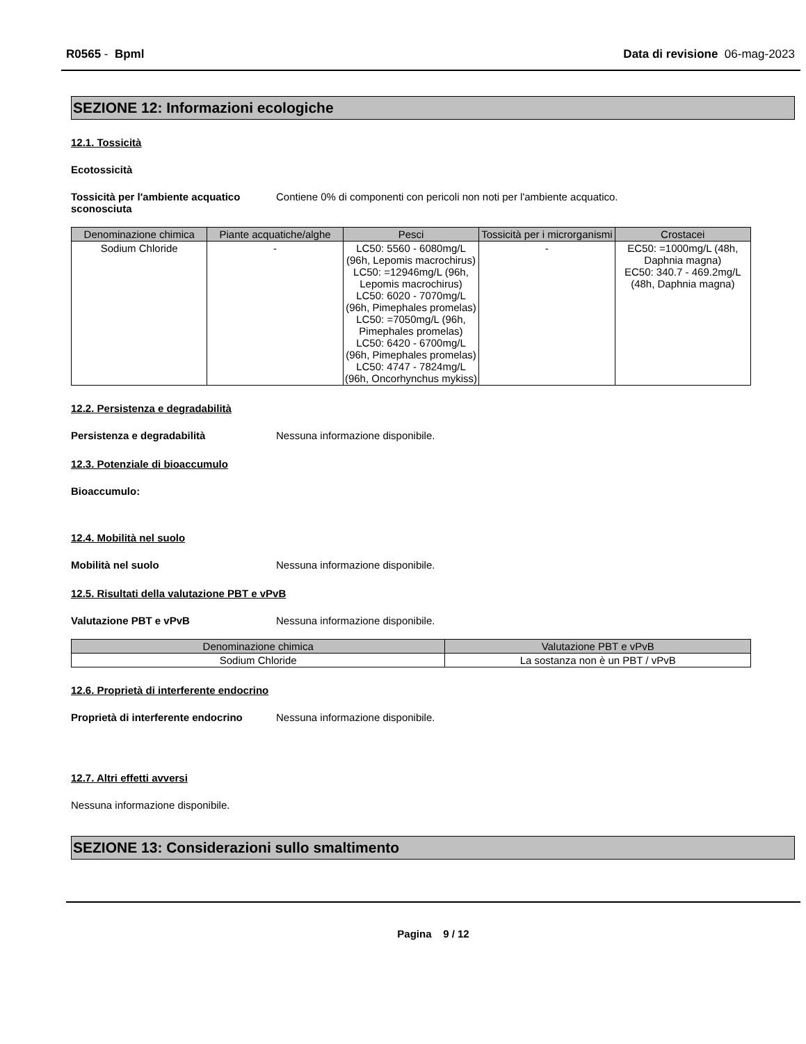R0565 - Bpml Data di revisione 06-mag-2023
SEZIONE 12: Informazioni ecologiche
12.1. Tossicità
Ecotossicità
Tossicità per l'ambiente acquatico sconosciuta
Contiene 0% di componenti con pericoli non noti per l'ambiente acquatico.
| Denominazione chimica | Piante acquatiche/alghe | Pesci | Tossicità per i microrganismi | Crostacei |
| --- | --- | --- | --- | --- |
| Sodium Chloride | - | LC50: 5560 - 6080mg/L (96h, Lepomis macrochirus) LC50: =12946mg/L (96h, Lepomis macrochirus) LC50: 6020 - 7070mg/L (96h, Pimephales promelas) LC50: =7050mg/L (96h, Pimephales promelas) LC50: 6420 - 6700mg/L (96h, Pimephales promelas) LC50: 4747 - 7824mg/L (96h, Oncorhynchus mykiss) | - | EC50: =1000mg/L (48h, Daphnia magna) EC50: 340.7 - 469.2mg/L (48h, Daphnia magna) |
12.2. Persistenza e degradabilità
Persistenza e degradabilità Nessuna informazione disponibile.
12.3. Potenziale di bioaccumulo
Bioaccumulo:
12.4. Mobilità nel suolo
Mobilità nel suolo Nessuna informazione disponibile.
12.5. Risultati della valutazione PBT e vPvB
Valutazione PBT e vPvB Nessuna informazione disponibile.
| Denominazione chimica | Valutazione PBT e vPvB |
| --- | --- |
| Sodium Chloride | La sostanza non è un PBT / vPvB |
12.6. Proprietà di interferente endocrino
Proprietà di interferente endocrino
Nessuna informazione disponibile.
12.7. Altri effetti avversi
Nessuna informazione disponibile.
SEZIONE 13: Considerazioni sullo smaltimento
Pagina 9 / 12